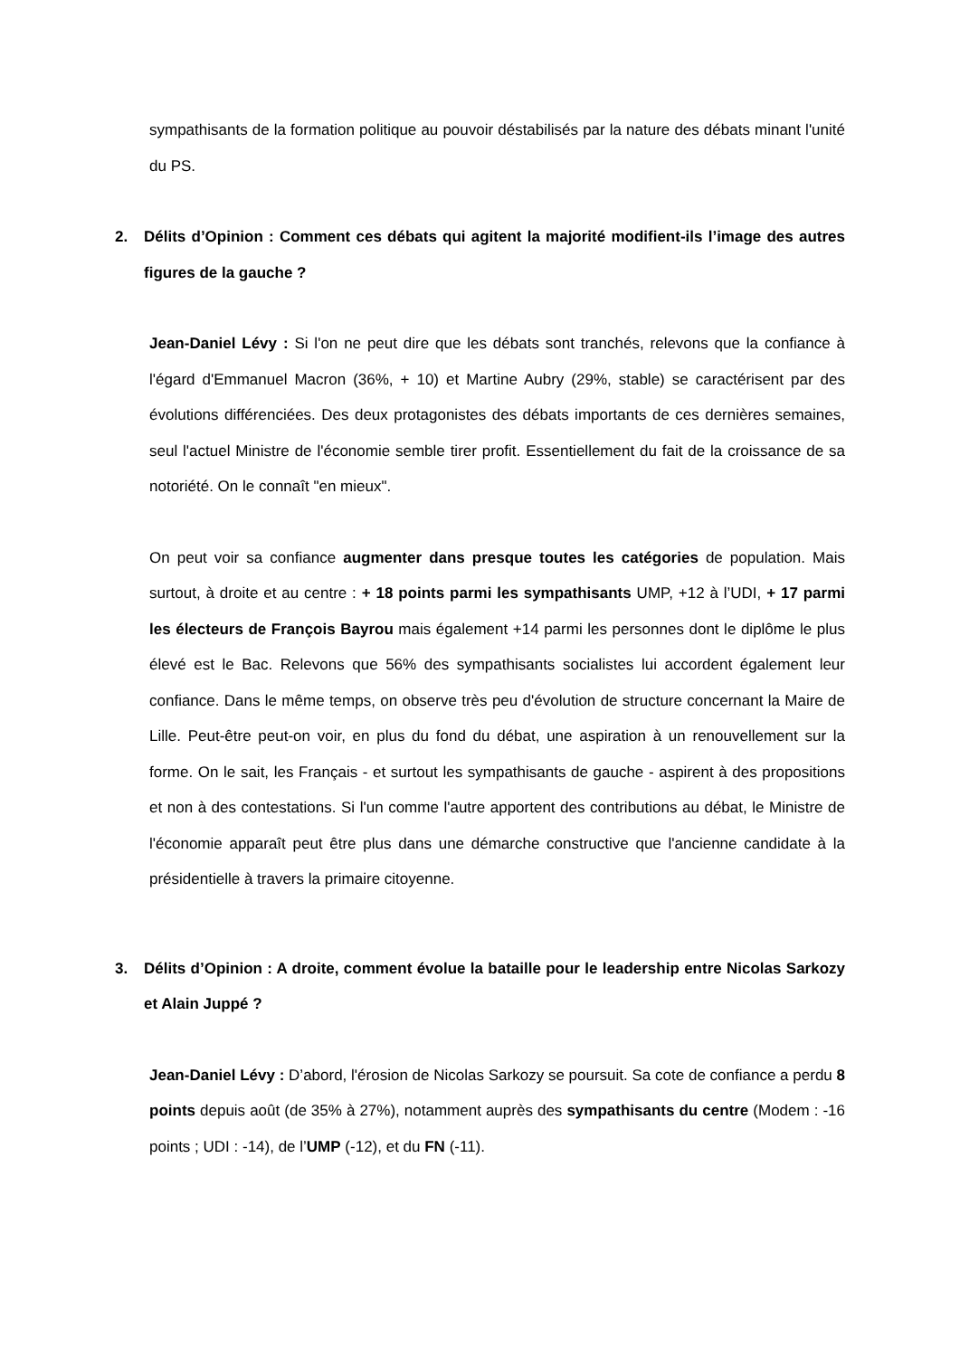sympathisants de la formation politique au pouvoir déstabilisés par la nature des débats minant l'unité du PS.
2. Délits d’Opinion : Comment ces débats qui agitent la majorité modifient-ils l’image des autres figures de la gauche ?
Jean-Daniel Lévy : Si l'on ne peut dire que les débats sont tranchés, relevons que la confiance à l'égard d'Emmanuel Macron (36%, + 10) et Martine Aubry (29%, stable) se caractérisent par des évolutions différenciées. Des deux protagonistes des débats importants de ces dernières semaines, seul l'actuel Ministre de l'économie semble tirer profit. Essentiellement du fait de la croissance de sa notoriété. On le connaît "en mieux".
On peut voir sa confiance augmenter dans presque toutes les catégories de population. Mais surtout, à droite et au centre : + 18 points parmi les sympathisants UMP, +12 à l’UDI, + 17 parmi les électeurs de François Bayrou mais également +14 parmi les personnes dont le diplôme le plus élevé est le Bac. Relevons que 56% des sympathisants socialistes lui accordent également leur confiance. Dans le même temps, on observe très peu d'évolution de structure concernant la Maire de Lille. Peut-être peut-on voir, en plus du fond du débat, une aspiration à un renouvellement sur la forme. On le sait, les Français - et surtout les sympathisants de gauche - aspirent à des propositions et non à des contestations. Si l'un comme l'autre apportent des contributions au débat, le Ministre de l'économie apparaît peut être plus dans une démarche constructive que l'ancienne candidate à la présidentielle à travers la primaire citoyenne.
3. Délits d’Opinion : A droite, comment évolue la bataille pour le leadership entre Nicolas Sarkozy et Alain Juppé ?
Jean-Daniel Lévy : D’abord, l'érosion de Nicolas Sarkozy se poursuit. Sa cote de confiance a perdu 8 points depuis août (de 35% à 27%), notamment auprès des sympathisants du centre (Modem : -16 points ; UDI : -14), de l’UMP (-12), et du FN (-11).